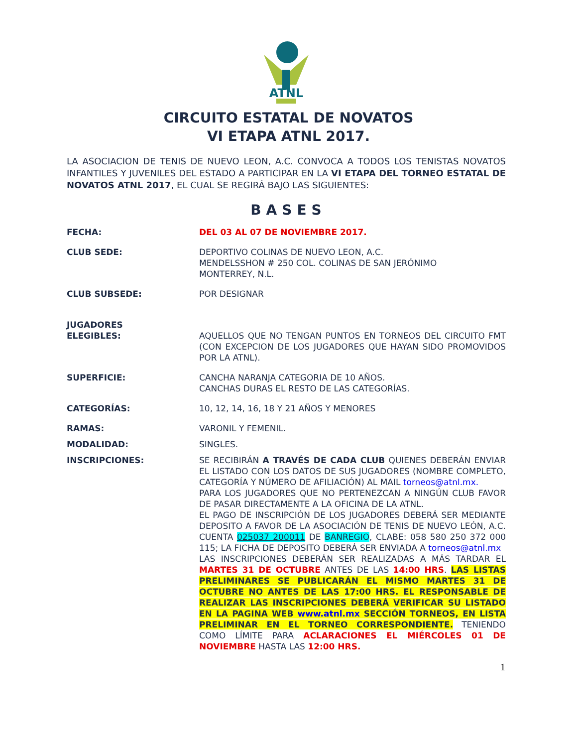ATNL
CIRCUITO ESTATAL DE NOVATOS
VI ETAPA ATNL 2017.
LA ASOCIACION DE TENIS DE NUEVO LEON, A.C. CONVOCA A TODOS LOS TENISTAS NOVATOS INFANTILES Y JUVENILES DEL ESTADO A PARTICIPAR EN LA VI ETAPA DEL TORNEO ESTATAL DE NOVATOS ATNL 2017, EL CUAL SE REGIRÁ BAJO LAS SIGUIENTES:
BASES
FECHA: DEL 03 AL 07 DE NOVIEMBRE 2017.
CLUB SEDE: DEPORTIVO COLINAS DE NUEVO LEON, A.C.
MENDELSSHON # 250 COL. COLINAS DE SAN JERÓNIMO
MONTERREY, N.L.
CLUB SUBSEDE: POR DESIGNAR
JUGADORES
ELEGIBLES:
AQUELLOS QUE NO TENGAN PUNTOS EN TORNEOS DEL CIRCUITO FMT (CON EXCEPCION DE LOS JUGADORES QUE HAYAN SIDO PROMOVIDOS POR LA ATNL).
SUPERFICIE: CANCHA NARANJA CATEGORIA DE 10 AÑOS.
CANCHAS DURAS EL RESTO DE LAS CATEGORÍAS.
CATEGORÍAS: 10, 12, 14, 16, 18 Y 21 AÑOS Y MENORES
RAMAS: VARONIL Y FEMENIL.
MODALIDAD: SINGLES.
INSCRIPCIONES: SE RECIBIRÁN A TRAVÉS DE CADA CLUB QUIENES DEBERÁN ENVIAR EL LISTADO CON LOS DATOS DE SUS JUGADORES (NOMBRE COMPLETO, CATEGORÍA Y NÚMERO DE AFILIACIÓN) AL MAIL torneos@atnl.mx.
PARA LOS JUGADORES QUE NO PERTENEZCAN A NINGÚN CLUB FAVOR DE PASAR DIRECTAMENTE A LA OFICINA DE LA ATNL.
EL PAGO DE INSCRIPCIÓN DE LOS JUGADORES DEBERÁ SER MEDIANTE DEPOSITO A FAVOR DE LA ASOCIACIÓN DE TENIS DE NUEVO LEÓN, A.C. CUENTA 025037 200011 DE BANREGIO, CLABE: 058 580 250 372 000 115; LA FICHA DE DEPOSITO DEBERÁ SER ENVIADA A torneos@atnl.mx
LAS INSCRIPCIONES DEBERÁN SER REALIZADAS A MÁS TARDAR EL MARTES 31 DE OCTUBRE ANTES DE LAS 14:00 HRS. LAS LISTAS PRELIMINARES SE PUBLICARÁN EL MISMO MARTES 31 DE OCTUBRE NO ANTES DE LAS 17:00 HRS. EL RESPONSABLE DE REALIZAR LAS INSCRIPCIONES DEBERÁ VERIFICAR SU LISTADO EN LA PAGINA WEB www.atnl.mx SECCIÓN TORNEOS, EN LISTA PRELIMINAR EN EL TORNEO CORRESPONDIENTE. TENIENDO COMO LÍMITE PARA ACLARACIONES EL MIÉRCOLES 01 DE NOVIEMBRE HASTA LAS 12:00 HRS.
1